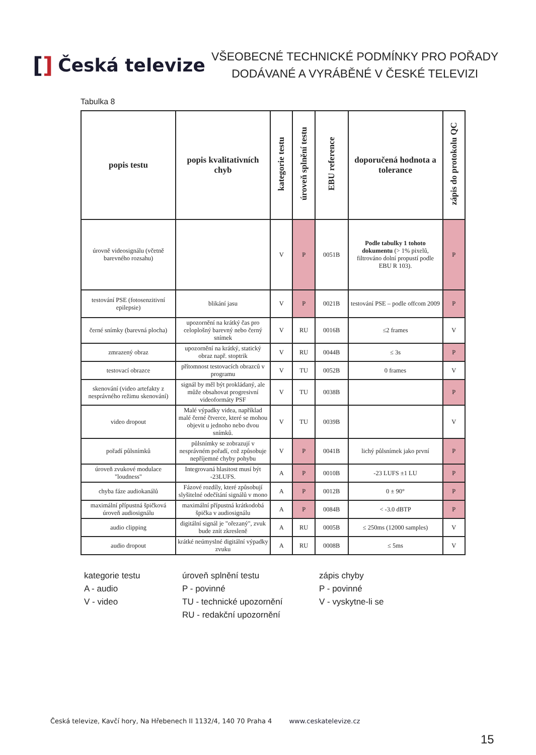[] Česká televize
VŠEOBECNÉ TECHNICKÉ PODMÍNKY PRO POŘADY
DODÁVANÉ A VYRÁBĚNÉ V ČESKÉ TELEVIZI
Tabulka 8
| popis testu | popis kvalitativních chyb | kategorie testu | úroveň splnění testu | EBU reference | doporučená hodnota a tolerance | zápis do protokolu QC |
| --- | --- | --- | --- | --- | --- | --- |
| úrovně videosignálu (včetně barevného rozsahu) | | V | P | 0051B | Podle tabulky 1 tohoto dokumentu (> 1% pixelů, filtrováno dolní propustí podle EBU R 103). | P |
| testování PSE (fotosenzitivní epilepsie) | blikání jasu | V | P | 0021B | testování PSE – podle offcom 2009 | P |
| černé snímky (barevná plocha) | upozornění na krátký čas pro celoplošný barevný nebo černý snímek | V | RU | 0016B | ≤2 frames | V |
| zmrazený obraz | upozornění na krátký, statický obraz např. stoptrik | V | RU | 0044B | ≤ 3s | P |
| testovací obrazce | přítomnost testovacích obrazců v programu | V | TU | 0052B | 0 frames | V |
| skenování (video artefakty z nesprávného režimu skenování) | signál by měl být prokládaný, ale může obsahovat progresivní videoformáty PSF | V | TU | 0038B | | P |
| video dropout | Malé výpadky videa, například malé černé čtverce, které se mohou objevit u jednoho nebo dvou snímků. | V | TU | 0039B | | V |
| pořadí půlsnímků | půlsnímky se zobrazují v nesprávném pořadí, což způsobuje nepříjemné chyby pohybu | V | P | 0041B | lichý půlsnímek jako první | P |
| úroveň zvukové modulace "loudness" | Integrovaná hlasitost musí být -23LUFS. | A | P | 0010B | -23 LUFS ±1 LU | P |
| chyba fáze audiokanálů | Fázové rozdíly, které způsobují slyšitelné odečítání signálů v mono | A | P | 0012B | 0 ± 90° | P |
| maximální přípustná špičková úroveň audiosignálu | maximální přípustná krátkodobá špička v audiosignálu | A | P | 0084B | < -3.0 dBTP | P |
| audio clipping | digitální signál je "ořezaný", zvuk bude znít zkresleně | A | RU | 0005B | ≤ 250ms (12000 samples) | V |
| audio dropout | krátké neúmyslné digitální výpadky zvuku | A | RU | 0008B | ≤ 5ms | V |
kategorie testu
A - audio
V - video
úroveň splnění testu
P - povinné
TU - technické upozornění
RU - redakční upozornění
zápis chyby
P - povinné
V - vyskytne-li se
Česká televize, Kavčí hory, Na Hřebenech II 1132/4, 140 70 Praha 4 www.ceskatelevize.cz
15